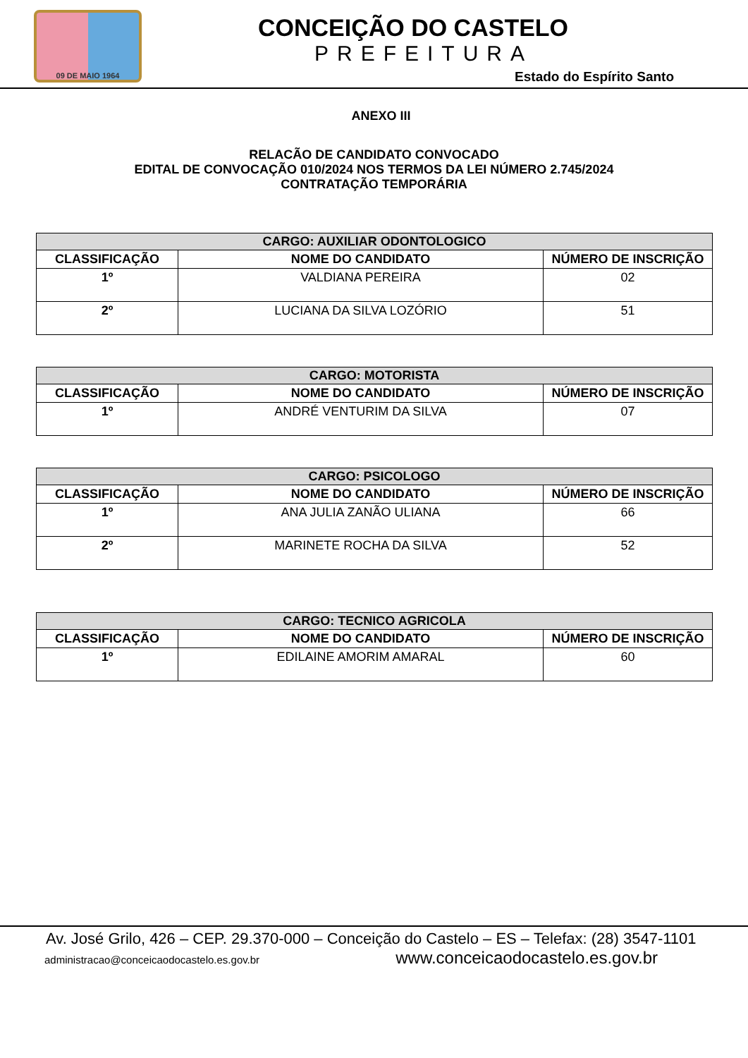09 DE MAIO 1964
CONCEIÇÃO DO CASTELO
PREFEITURA
Estado do Espírito Santo
ANEXO III
RELACÃO DE CANDIDATO CONVOCADO
EDITAL DE CONVOCAÇÃO 010/2024 NOS TERMOS DA LEI NÚMERO 2.745/2024
CONTRATAÇÃO TEMPORÁRIA
| CARGO: AUXILIAR ODONTOLOGICO | | |
| --- | --- | --- |
| CLASSIFICAÇÃO | NOME DO CANDIDATO | NÚMERO DE INSCRIÇÃO |
| 1º | VALDIANA PEREIRA | 02 |
| 2º | LUCIANA DA SILVA LOZÓRIO | 51 |
| CARGO: MOTORISTA | | |
| --- | --- | --- |
| CLASSIFICAÇÃO | NOME DO CANDIDATO | NÚMERO DE INSCRIÇÃO |
| 1º | ANDRÉ VENTURIM DA SILVA | 07 |
| CARGO: PSICOLOGO | | |
| --- | --- | --- |
| CLASSIFICAÇÃO | NOME DO CANDIDATO | NÚMERO DE INSCRIÇÃO |
| 1º | ANA JULIA ZANÃO ULIANA | 66 |
| 2º | MARINETE ROCHA DA SILVA | 52 |
| CARGO: TECNICO AGRICOLA | | |
| --- | --- | --- |
| CLASSIFICAÇÃO | NOME DO CANDIDATO | NÚMERO DE INSCRIÇÃO |
| 1º | EDILAINE AMORIM AMARAL | 60 |
Av. José Grilo, 426 – CEP. 29.370-000 – Conceição do Castelo – ES – Telefax: (28) 3547-1101
administracao@conceicaodocastelo.es.gov.br www.conceicaodocastelo.es.gov.br